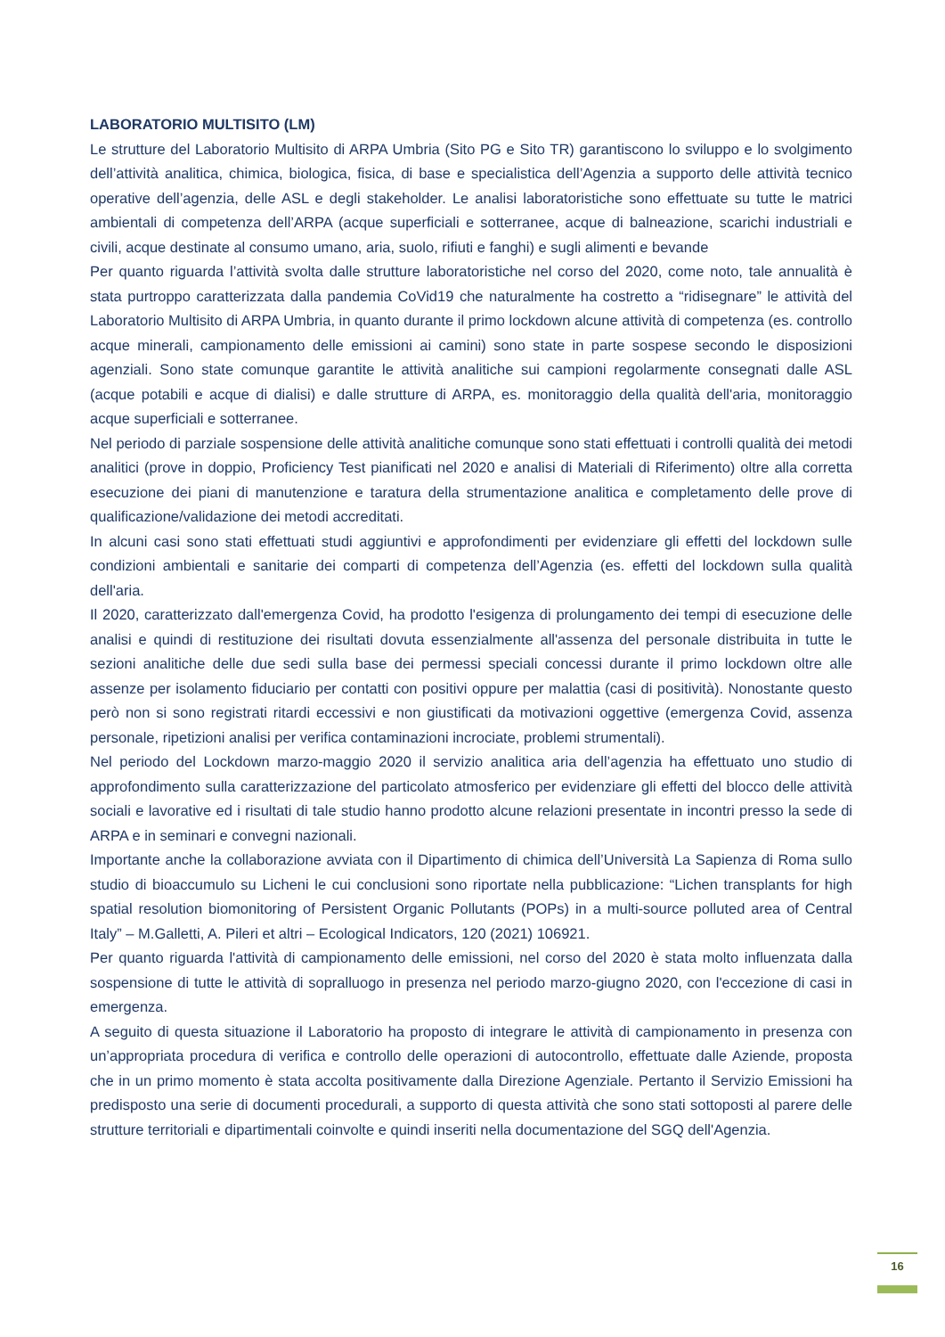LABORATORIO MULTISITO (LM)
Le strutture del Laboratorio Multisito di ARPA Umbria (Sito PG e Sito TR) garantiscono lo sviluppo e lo svolgimento dell’attività analitica, chimica, biologica, fisica, di base e specialistica dell’Agenzia a supporto delle attività tecnico operative dell’agenzia, delle ASL e degli stakeholder. Le analisi laboratoristiche sono effettuate su tutte le matrici ambientali di competenza dell’ARPA (acque superficiali e sotterranee, acque di balneazione, scarichi industriali e civili, acque destinate al consumo umano, aria, suolo, rifiuti e fanghi) e sugli alimenti e bevande
Per quanto riguarda l’attività svolta dalle strutture laboratoristiche nel corso del 2020, come noto, tale annualità è stata purtroppo caratterizzata dalla pandemia CoVid19 che naturalmente ha costretto a “ridisegnare” le attività del Laboratorio Multisito di ARPA Umbria, in quanto durante il primo lockdown alcune attività di competenza (es. controllo acque minerali, campionamento delle emissioni ai camini) sono state in parte sospese secondo le disposizioni agenziali. Sono state comunque garantite le attività analitiche sui campioni regolarmente consegnati dalle ASL (acque potabili e acque di dialisi) e dalle strutture di ARPA, es. monitoraggio della qualità dell'aria, monitoraggio acque superficiali e sotterranee.
Nel periodo di parziale sospensione delle attività analitiche comunque sono stati effettuati i controlli qualità dei metodi analitici (prove in doppio, Proficiency Test pianificati nel 2020 e analisi di Materiali di Riferimento) oltre alla corretta esecuzione dei piani di manutenzione e taratura della strumentazione analitica e completamento delle prove di qualificazione/validazione dei metodi accreditati.
In alcuni casi sono stati effettuati studi aggiuntivi e approfondimenti per evidenziare gli effetti del lockdown sulle condizioni ambientali e sanitarie dei comparti di competenza dell’Agenzia (es. effetti del lockdown sulla qualità dell'aria.
Il 2020, caratterizzato dall'emergenza Covid, ha prodotto l'esigenza di prolungamento dei tempi di esecuzione delle analisi e quindi di restituzione dei risultati dovuta essenzialmente all'assenza del personale distribuita in tutte le sezioni analitiche delle due sedi sulla base dei permessi speciali concessi durante il primo lockdown oltre alle assenze per isolamento fiduciario per contatti con positivi oppure per malattia (casi di positività). Nonostante questo però non si sono registrati ritardi eccessivi e non giustificati da motivazioni oggettive (emergenza Covid, assenza personale, ripetizioni analisi per verifica contaminazioni incrociate, problemi strumentali).
Nel periodo del Lockdown marzo-maggio 2020 il servizio analitica aria dell’agenzia ha effettuato uno studio di approfondimento sulla caratterizzazione del particolato atmosferico per evidenziare gli effetti del blocco delle attività sociali e lavorative ed i risultati di tale studio hanno prodotto alcune relazioni presentate in incontri presso la sede di ARPA e in seminari e convegni nazionali.
Importante anche la collaborazione avviata con il Dipartimento di chimica dell’Università La Sapienza di Roma sullo studio di bioaccumulo su Licheni le cui conclusioni sono riportate nella pubblicazione: “Lichen transplants for high spatial resolution biomonitoring of Persistent Organic Pollutants (POPs) in a multi-source polluted area of Central Italy” – M.Galletti, A. Pileri et altri – Ecological Indicators, 120 (2021) 106921.
Per quanto riguarda l'attività di campionamento delle emissioni, nel corso del 2020 è stata molto influenzata dalla sospensione di tutte le attività di sopralluogo in presenza nel periodo marzo-giugno 2020, con l'eccezione di casi in emergenza.
A seguito di questa situazione il Laboratorio ha proposto di integrare le attività di campionamento in presenza con un’appropriata procedura di verifica e controllo delle operazioni di autocontrollo, effettuate dalle Aziende, proposta che in un primo momento è stata accolta positivamente dalla Direzione Agenziale. Pertanto il Servizio Emissioni ha predisposto una serie di documenti procedurali, a supporto di questa attività che sono stati sottoposti al parere delle strutture territoriali e dipartimentali coinvolte e quindi inseriti nella documentazione del SGQ dell'Agenzia.
16